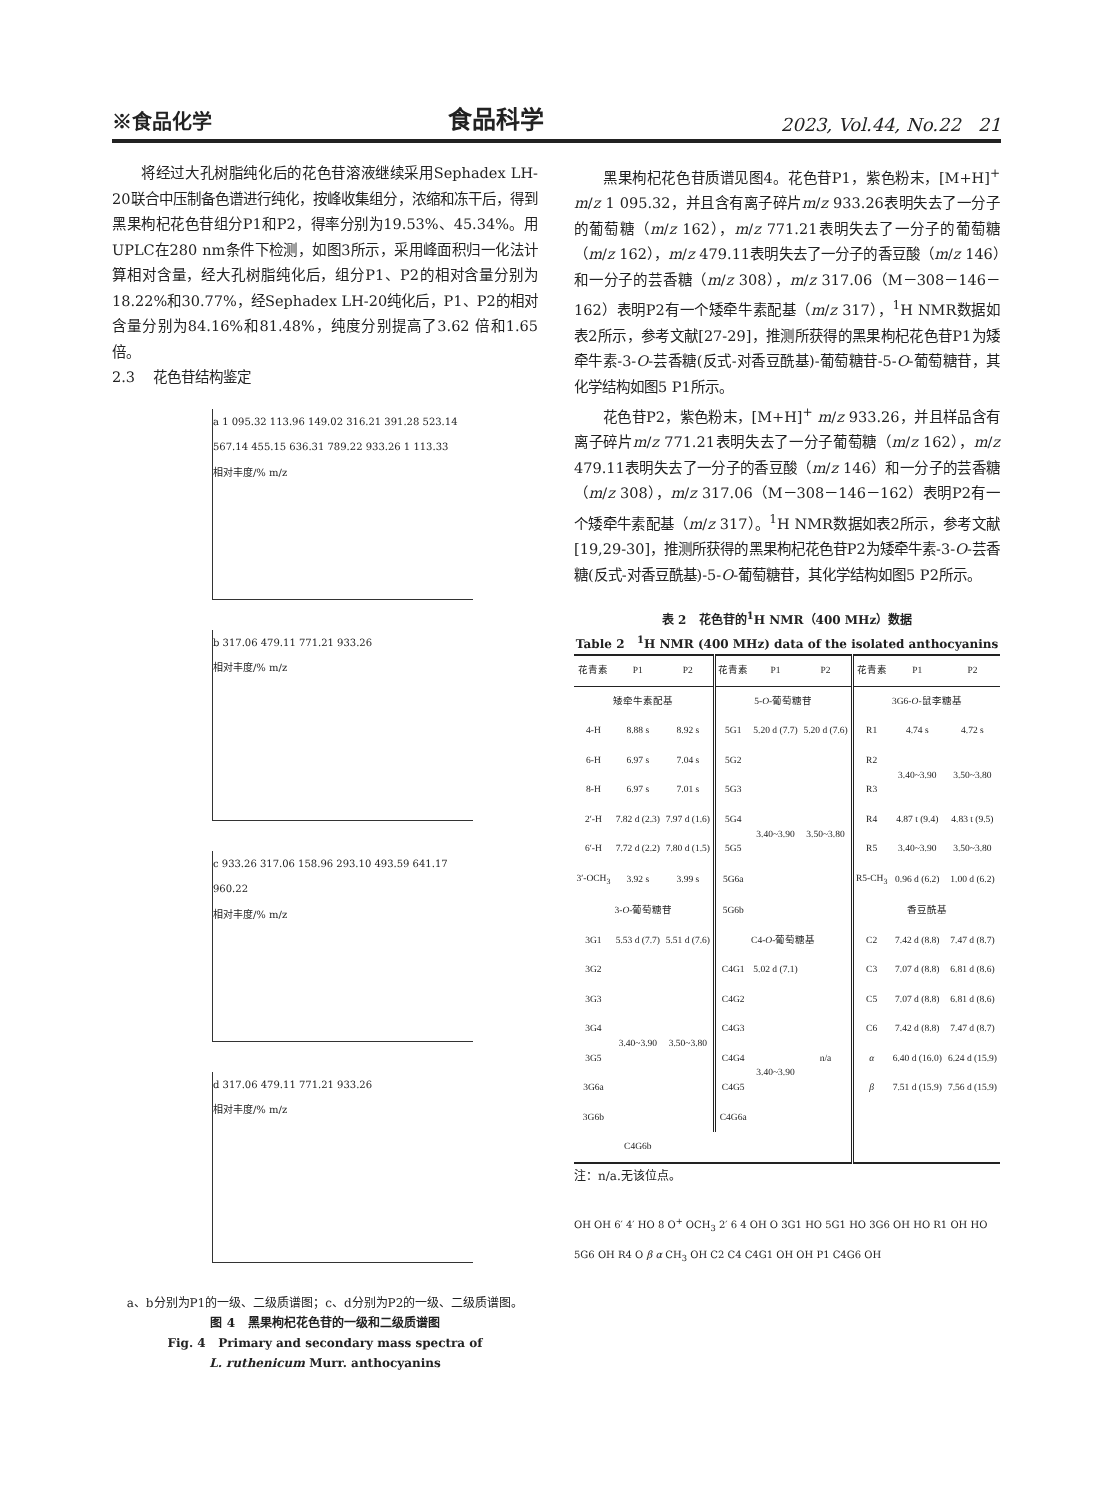※食品化学 食品科学 2023, Vol.44, No.22 21
将经过大孔树脂纯化后的花色苷溶液继续采用Sephadex LH-20联合中压制备色谱进行纯化，按峰收集组分，浓缩和冻干后，得到黑果枸杞花色苷组分P1和P2，得率分别为19.53%、45.34%。用UPLC在280 nm条件下检测，如图3所示，采用峰面积归一化法计算相对含量，经大孔树脂纯化后，组分P1、P2的相对含量分别为18.22%和30.77%，经Sephadex LH-20纯化后，P1、P2的相对含量分别为84.16%和81.48%，纯度分别提高了3.62 倍和1.65 倍。
2.3 花色苷结构鉴定
a 1 095.32 113.96 149.02 316.21 391.28 523.14 567.14 455.15 636.31 789.22 933.26 1 113.33
相对丰度/% m/z
b 317.06 479.11 771.21 933.26
相对丰度/% m/z
c 933.26 317.06 158.96 293.10 493.59 641.17 960.22
相对丰度/% m/z
d 317.06 479.11 771.21 933.26
相对丰度/% m/z
a、b分别为P1的一级、二级质谱图；c、d分别为P2的一级、二级质谱图。
图 4 黑果枸杞花色苷的一级和二级质谱图
Fig. 4 Primary and secondary mass spectra of
L. ruthenicum Murr. anthocyanins
黑果枸杞花色苷质谱见图4。花色苷P1，紫色粉末，[M+H]<sup>+</sup> m/z 1 095.32，并且含有离子碎片m/z 933.26表明失去了一分子的葡萄糖（m/z 162），m/z 771.21表明失去了一分子的葡萄糖（m/z 162），m/z 479.11表明失去了一分子的香豆酸（m/z 146）和一分子的芸香糖（m/z 308），m/z 317.06（M－308－146－162）表明P2有一个矮牵牛素配基（m/z 317），<sup>1</sup>H NMR数据如表2所示，参考文献[27-29]，推测所获得的黑果枸杞花色苷P1为矮牵牛素-3-O-芸香糖(反式-对香豆酰基)-葡萄糖苷-5-O-葡萄糖苷，其化学结构如图5 P1所示。
花色苷P2，紫色粉末，[M+H]<sup>+</sup> m/z 933.26，并且样品含有离子碎片m/z 771.21表明失去了一分子葡萄糖（m/z 162），m/z 479.11表明失去了一分子的香豆酸（m/z 146）和一分子的芸香糖（m/z 308），m/z 317.06（M－308－146－162）表明P2有一个矮牵牛素配基（m/z 317）。<sup>1</sup>H NMR数据如表2所示，参考文献[19,29-30]，推测所获得的黑果枸杞花色苷P2为矮牵牛素-3-O-芸香糖(反式-对香豆酰基)-5-O-葡萄糖苷，其化学结构如图5 P2所示。
表 2 花色苷的<sup>1</sup>H NMR（400 MHz）数据
Table 2 <sup>1</sup>H NMR (400 MHz) data of the isolated anthocyanins
| 花青素 | P1 | P2 | 花青素 | P1 | P2 | 花青素 | P1 | P2 |
| --- | --- | --- | --- | --- | --- | --- | --- | --- |
| 矮牵牛素配基 | | | 5- O -葡萄糖苷 | | | 3G6- O -鼠李糖基 | | |
| 4-H | 8.88 s | 8.92 s | 5G1 | 5.20 d (7.7) | 5.20 d (7.6) | R1 | 4.74 s | 4.72 s |
| 6-H | 6.97 s | 7.04 s | 5G2 | | | R2 | 3.40~3.90 | 3.50~3.80 |
| 8-H | 6.97 s | 7.01 s | 5G3 | | | R3 | | |
| 2′-H | 7.82 d (2.3) | 7.97 d (1.6) | 5G4 | 3.40~3.90 | 3.50~3.80 | R4 | 4.87 t (9.4) | 4.83 t (9.5) |
| 6′-H | 7.72 d (2.2) | 7.80 d (1.5) | 5G5 | | | R5 | 3.40~3.90 | 3.50~3.80 |
| 3′-OCH<sub>3</sub> | 3.92 s | 3.99 s | 5G6a | | | R5-CH<sub>3</sub> | 0.96 d (6.2) | 1.00 d (6.2) |
| 3- O -葡萄糖苷 | | | 5G6b | | | 香豆酰基 | | |
| 3G1 | 5.53 d (7.7) | 5.51 d (7.6) | C4- O -葡萄糖基 | | | C2 | 7.42 d (8.8) | 7.47 d (8.7) |
| 3G2 | 3.40~3.90 | 3.50~3.80 | C4G1 | 5.02 d (7.1) | n/a | C3 | 7.07 d (8.8) | 6.81 d (8.6) |
| 3G3 | | | C4G2 | 3.40~3.90 | | C5 | 7.07 d (8.8) | 6.81 d (8.6) |
| 3G4 | | | C4G3 | | | C6 | 7.42 d (8.8) | 7.47 d (8.7) |
| 3G5 | | | C4G4 | | | α | 6.40 d (16.0) | 6.24 d (15.9) |
| 3G6a | | | C4G5 | | | β | 7.51 d (15.9) | 7.56 d (15.9) |
| 3G6b | | | C4G6a | | | | | |
| | C4G6b | | | | | | | |
注：n/a.无该位点。
OH OH 6′ 4′ HO 8 O<sup>+</sup> OCH<sub>3</sub> 2′ 6 4 OH O 3G1 HO 5G1 HO 3G6 OH HO R1 OH HO 5G6 OH R4 O β α CH<sub>3</sub> OH C2 C4 C4G1 OH OH P1 C4G6 OH